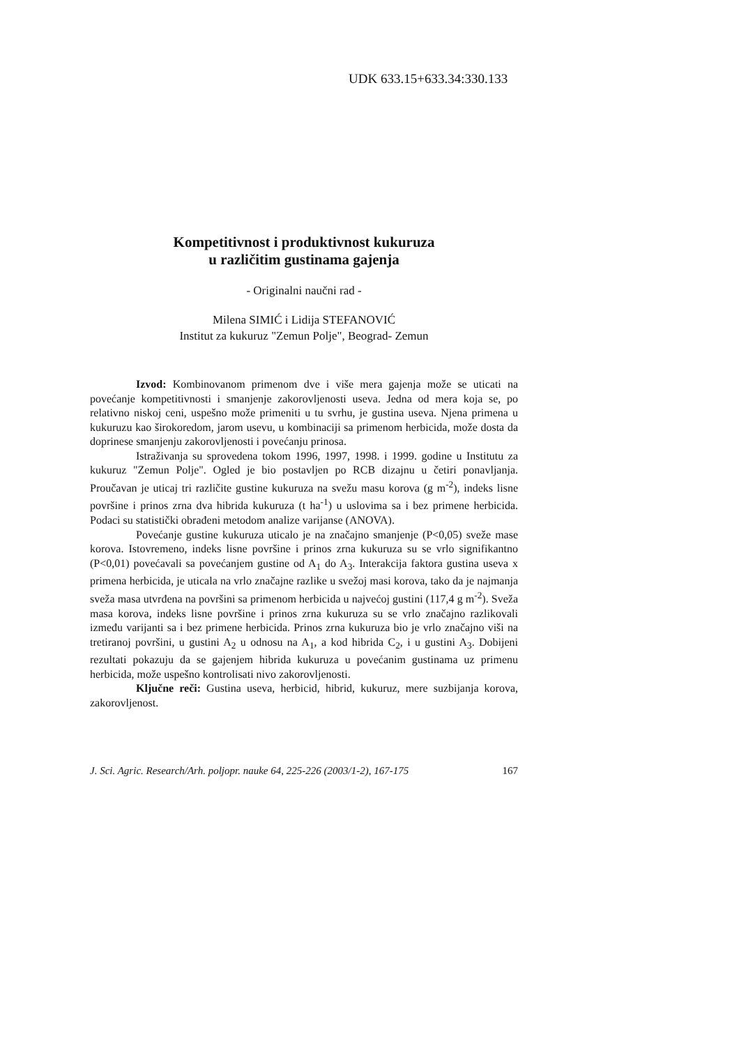UDK 633.15+633.34:330.133
Kompetitivnost i produktivnost kukuruza
u različitim gustinama gajenja
- Originalni naučni rad -
Milena SIMIĆ i Lidija STEFANOVIĆ
Institut za kukuruz "Zemun Polje", Beograd- Zemun
Izvod: Kombinovanom primenom dve i više mera gajenja može se uticati na povećanje kompetitivnosti i smanjenje zakorovljenosti useva. Jedna od mera koja se, po relativno niskoj ceni, uspešno može primeniti u tu svrhu, je gustina useva. Njena primena u kukuruzu kao širokoredom, jarom usevu, u kombinaciji sa primenom herbicida, može dosta da doprinese smanjenju zakorovljenosti i povećanju prinosa.
Istraživanja su sprovedena tokom 1996, 1997, 1998. i 1999. godine u Institutu za kukuruz "Zemun Polje". Ogled je bio postavljen po RCB dizajnu u četiri ponavljanja. Proučavan je uticaj tri različite gustine kukuruza na svežu masu korova (g m<sup>-2</sup>), indeks lisne površine i prinos zrna dva hibrida kukuruza (t ha<sup>-1</sup>) u uslovima sa i bez primene herbicida. Podaci su statistički obrađeni metodom analize varijanse (ANOVA).
Povećanje gustine kukuruza uticalo je na značajno smanjenje (P<0,05) sveže mase korova. Istovremeno, indeks lisne površine i prinos zrna kukuruza su se vrlo signifikantno (P<0,01) povećavali sa povećanjem gustine od A<sub>1</sub> do A<sub>3</sub>. Interakcija faktora gustina useva x primena herbicida, je uticala na vrlo značajne razlike u svežoj masi korova, tako da je najmanja sveža masa utvrđena na površini sa primenom herbicida u najvećoj gustini (117,4 g m<sup>-2</sup>). Sveža masa korova, indeks lisne površine i prinos zrna kukuruza su se vrlo značajno razlikovali između varijanti sa i bez primene herbicida. Prinos zrna kukuruza bio je vrlo značajno viši na tretiranoj površini, u gustini A<sub>2</sub> u odnosu na A<sub>1</sub>, a kod hibrida C<sub>2</sub>, i u gustini A<sub>3</sub>. Dobijeni rezultati pokazuju da se gajenjem hibrida kukuruza u povećanim gustinama uz primenu herbicida, može uspešno kontrolisati nivo zakorovljenosti.
Ključne reči: Gustina useva, herbicid, hibrid, kukuruz, mere suzbijanja korova, zakorovljenost.
J. Sci. Agric. Research/Arh. poljopr. nauke 64, 225-226 (2003/1-2), 167-175 167